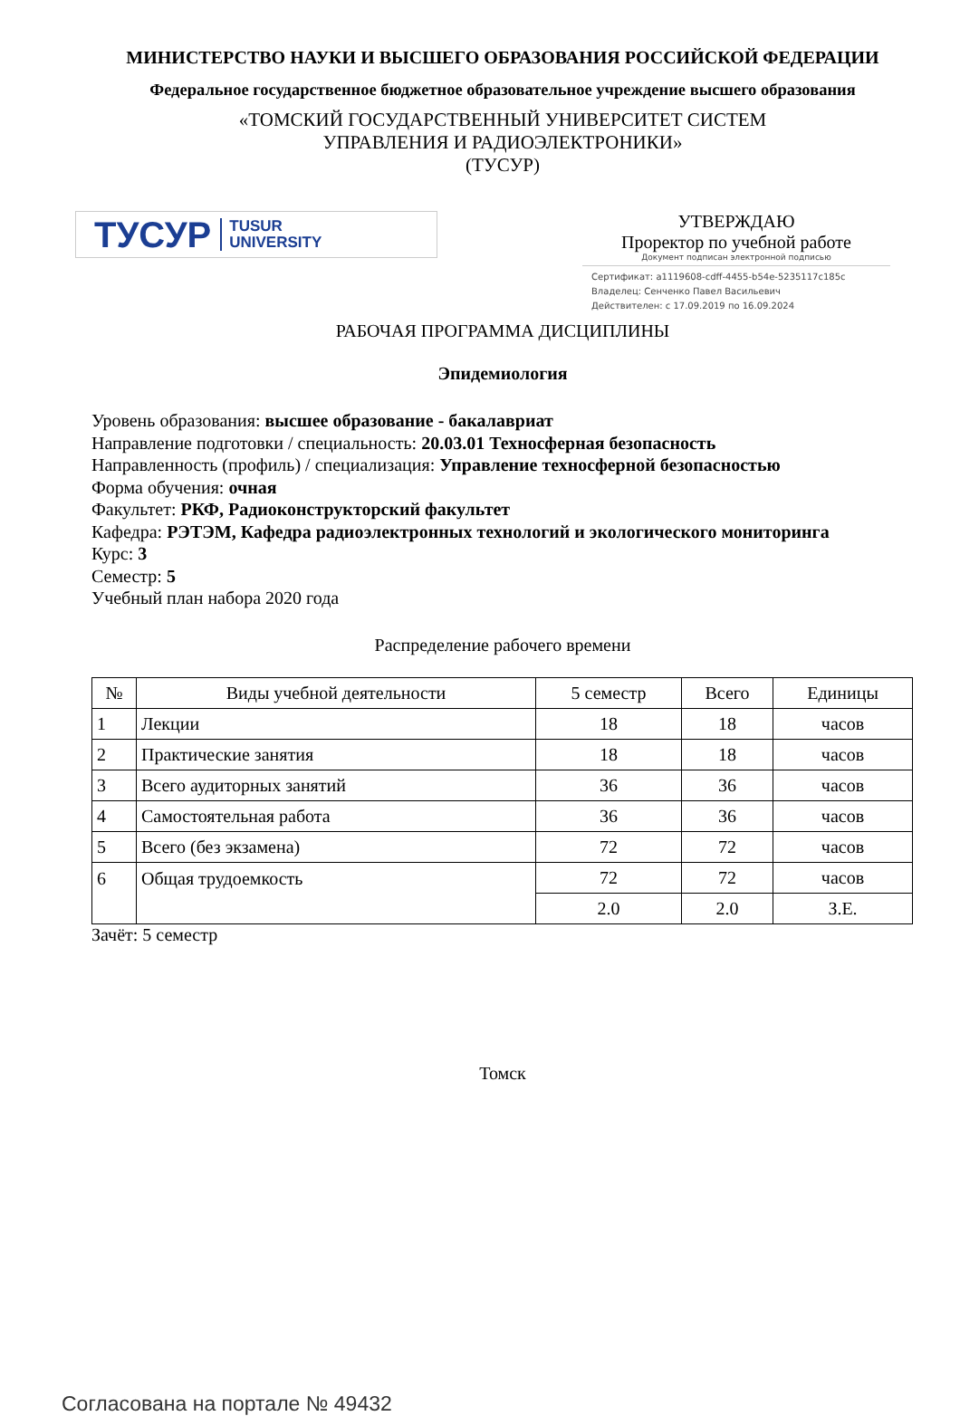МИНИСТЕРСТВО НАУКИ И ВЫСШЕГО ОБРАЗОВАНИЯ РОССИЙСКОЙ ФЕДЕРАЦИИ
Федеральное государственное бюджетное образовательное учреждение высшего образования
«ТОМСКИЙ ГОСУДАРСТВЕННЫЙ УНИВЕРСИТЕТ СИСТЕМ
УПРАВЛЕНИЯ И РАДИОЭЛЕКТРОНИКИ»
(ТУСУР)
ТУСУР TUSUR
UNIVERSITY
УТВЕРЖДАЮ
Проректор по учебной работе
Документ подписан электронной подписью
Сертификат: a1119608-cdff-4455-b54e-5235117c185c
Владелец: Сенченко Павел Васильевич
Действителен: с 17.09.2019 по 16.09.2024
РАБОЧАЯ ПРОГРАММА ДИСЦИПЛИНЫ
Эпидемиология
Уровень образования: высшее образование - бакалавриат
Направление подготовки / специальность: 20.03.01 Техносферная безопасность
Направленность (профиль) / специализация: Управление техносферной безопасностью
Форма обучения: очная
Факультет: РКФ, Радиоконструкторский факультет
Кафедра: РЭТЭМ, Кафедра радиоэлектронных технологий и экологического мониторинга
Курс: 3
Семестр: 5
Учебный план набора 2020 года
Распределение рабочего времени
| № | Виды учебной деятельности | 5 семестр | Всего | Единицы |
| --- | --- | --- | --- | --- |
| 1 | Лекции | 18 | 18 | часов |
| 2 | Практические занятия | 18 | 18 | часов |
| 3 | Всего аудиторных занятий | 36 | 36 | часов |
| 4 | Самостоятельная работа | 36 | 36 | часов |
| 5 | Всего (без экзамена) | 72 | 72 | часов |
| 6 | Общая трудоемкость | 72 | 72 | часов |
| | | 2.0 | 2.0 | З.Е. |
Зачёт: 5 семестр
Томск
Согласована на портале № 49432